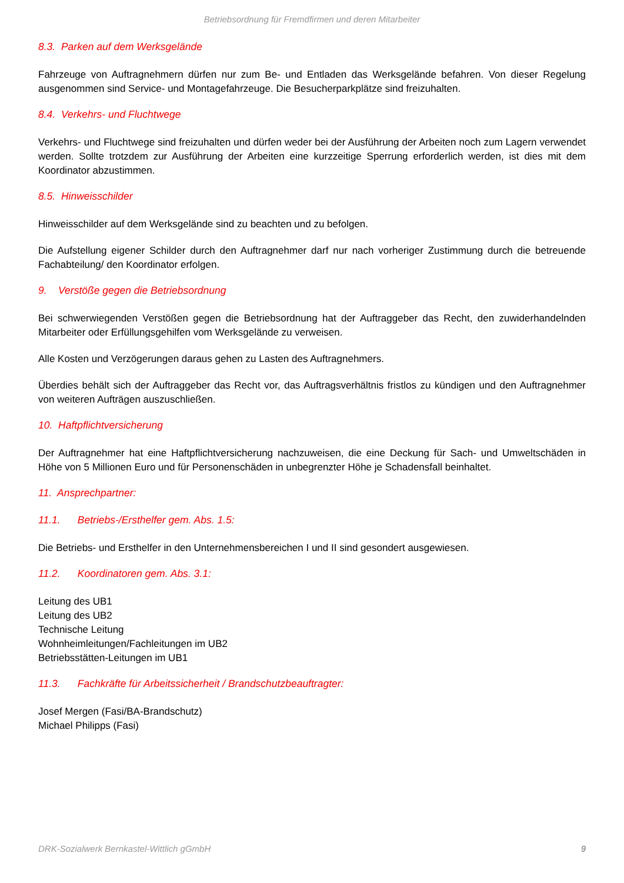Betriebsordnung für Fremdfirmen und deren Mitarbeiter
8.3. Parken auf dem Werksgelände
Fahrzeuge von Auftragnehmern dürfen nur zum Be- und Entladen das Werksgelände befahren. Von dieser Regelung ausgenommen sind Service- und Montagefahrzeuge. Die Besucherparkplätze sind freizuhalten.
8.4. Verkehrs- und Fluchtwege
Verkehrs- und Fluchtwege sind freizuhalten und dürfen weder bei der Ausführung der Arbeiten noch zum Lagern verwendet werden. Sollte trotzdem zur Ausführung der Arbeiten eine kurzzeitige Sperrung erforderlich werden, ist dies mit dem Koordinator abzustimmen.
8.5. Hinweisschilder
Hinweisschilder auf dem Werksgelände sind zu beachten und zu befolgen.
Die Aufstellung eigener Schilder durch den Auftragnehmer darf nur nach vorheriger Zustimmung durch die betreuende Fachabteilung/ den Koordinator erfolgen.
9. Verstöße gegen die Betriebsordnung
Bei schwerwiegenden Verstößen gegen die Betriebsordnung hat der Auftraggeber das Recht, den zuwiderhandelnden Mitarbeiter oder Erfüllungsgehilfen vom Werksgelände zu verweisen.
Alle Kosten und Verzögerungen daraus gehen zu Lasten des Auftragnehmers.
Überdies behält sich der Auftraggeber das Recht vor, das Auftragsverhältnis fristlos zu kündigen und den Auftrag­nehmer von weiteren Aufträgen auszuschließen.
10. Haftpflichtversicherung
Der Auftragnehmer hat eine Haftpflichtversicherung nachzuweisen, die eine Deckung für Sach- und Umweltschäden in Höhe von 5 Millionen Euro und für Personenschäden in unbegrenzter Höhe je Schadensfall beinhaltet.
11. Ansprechpartner:
11.1. Betriebs-/Ersthelfer gem. Abs. 1.5:
Die Betriebs- und Ersthelfer in den Unternehmensbereichen I und II sind gesondert ausgewiesen.
11.2. Koordinatoren gem. Abs. 3.1:
Leitung des UB1
Leitung des UB2
Technische Leitung
Wohnheimleitungen/Fachleitungen im UB2
Betriebsstätten-Leitungen im UB1
11.3. Fachkräfte für Arbeitssicherheit / Brandschutzbeauftragter:
Josef Mergen (Fasi/BA-Brandschutz)
Michael Philipps (Fasi)
DRK-Sozialwerk Bernkastel-Wittlich gGmbH 9